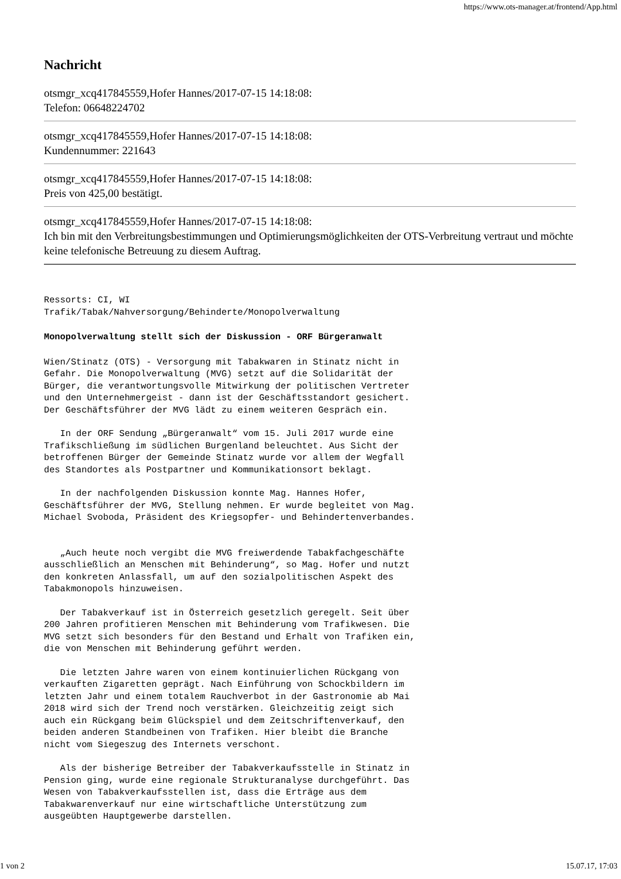https://www.ots-manager.at/frontend/App.html
Nachricht
otsmgr_xcq417845559,Hofer Hannes/2017-07-15 14:18:08:
Telefon: 06648224702
otsmgr_xcq417845559,Hofer Hannes/2017-07-15 14:18:08:
Kundennummer: 221643
otsmgr_xcq417845559,Hofer Hannes/2017-07-15 14:18:08:
Preis von 425,00 bestätigt.
otsmgr_xcq417845559,Hofer Hannes/2017-07-15 14:18:08:
Ich bin mit den Verbreitungsbestimmungen und Optimierungsmöglichkeiten der OTS-Verbreitung vertraut und möchte keine telefonische Betreuung zu diesem Auftrag.
Ressorts: CI, WI
Trafik/Tabak/Nahversorgung/Behinderte/Monopolverwaltung
Monopolverwaltung stellt sich der Diskussion - ORF Bürgeranwalt
Wien/Stinatz (OTS) - Versorgung mit Tabakwaren in Stinatz nicht in
Gefahr. Die Monopolverwaltung (MVG) setzt auf die Solidarität der
Bürger, die verantwortungsvolle Mitwirkung der politischen Vertreter
und den Unternehmergeist - dann ist der Geschäftsstandort gesichert.
Der Geschäftsführer der MVG lädt zu einem weiteren Gespräch ein.
   In der ORF Sendung „Bürgeranwalt“ vom 15. Juli 2017 wurde eine
Trafikschließung im südlichen Burgenland beleuchtet. Aus Sicht der
betroffenen Bürger der Gemeinde Stinatz wurde vor allem der Wegfall
des Standortes als Postpartner und Kommunikationsort beklagt.
   In der nachfolgenden Diskussion konnte Mag. Hannes Hofer,
Geschäftsführer der MVG, Stellung nehmen. Er wurde begleitet von Mag.
Michael Svoboda, Präsident des Kriegsopfer- und Behindertenverbandes.
   „Auch heute noch vergibt die MVG freiwerdende Tabakfachgeschäfte
ausschließlich an Menschen mit Behinderung“, so Mag. Hofer und nutzt
den konkreten Anlassfall, um auf den sozialpolitischen Aspekt des
Tabakmonopols hinzuweisen.
   Der Tabakverkauf ist in Österreich gesetzlich geregelt. Seit über
200 Jahren profitieren Menschen mit Behinderung vom Trafikwesen. Die
MVG setzt sich besonders für den Bestand und Erhalt von Trafiken ein,
die von Menschen mit Behinderung geführt werden.
   Die letzten Jahre waren von einem kontinuierlichen Rückgang von
verkauften Zigaretten geprägt. Nach Einführung von Schockbildern im
letzten Jahr und einem totalem Rauchverbot in der Gastronomie ab Mai
2018 wird sich der Trend noch verstärken. Gleichzeitig zeigt sich
auch ein Rückgang beim Glückspiel und dem Zeitschriftenverkauf, den
beiden anderen Standbeinen von Trafiken. Hier bleibt die Branche
nicht vom Siegeszug des Internets verschont.
   Als der bisherige Betreiber der Tabakverkaufsstelle in Stinatz in
Pension ging, wurde eine regionale Strukturanalyse durchgeführt. Das
Wesen von Tabakverkaufsstellen ist, dass die Erträge aus dem
Tabakwarenverkauf nur eine wirtschaftliche Unterstützung zum
ausgeübten Hauptgewerbe darstellen.
1 von 2 15.07.17, 17:03